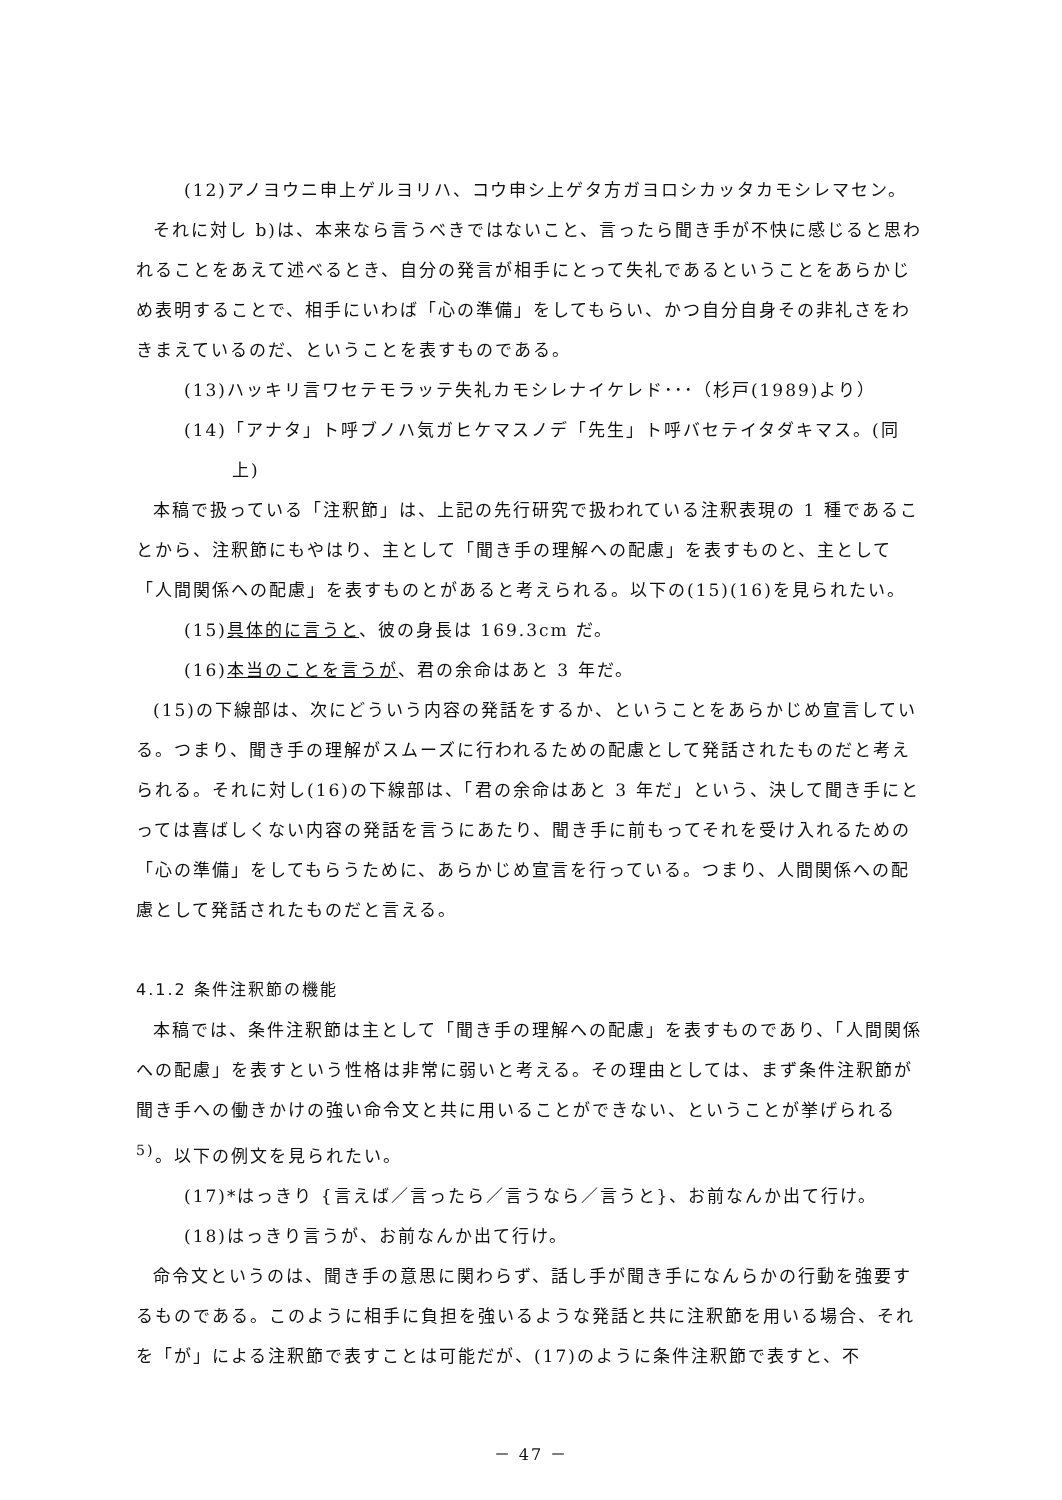(12)アノヨウニ申上ゲルヨリハ、コウ申シ上ゲタ方ガヨロシカッタカモシレマセン。
それに対し b)は、本来なら言うべきではないこと、言ったら聞き手が不快に感じると思われることをあえて述べるとき、自分の発言が相手にとって失礼であるということをあらかじめ表明することで、相手にいわば「心の準備」をしてもらい、かつ自分自身その非礼さをわきまえているのだ、ということを表すものである。
(13)ハッキリ言ワセテモラッテ失礼カモシレナイケレド･･･（杉戸(1989)より）
(14)「アナタ」ト呼ブノハ気ガヒケマスノデ「先生」ト呼バセテイタダキマス。(同
上)
本稿で扱っている「注釈節」は、上記の先行研究で扱われている注釈表現の 1 種であることから、注釈節にもやはり、主として「聞き手の理解への配慮」を表すものと、主として「人間関係への配慮」を表すものとがあると考えられる。以下の(15)(16)を見られたい。
(15)具体的に言うと、彼の身長は 169.3cm だ。
(16)本当のことを言うが、君の余命はあと 3 年だ。
(15)の下線部は、次にどういう内容の発話をするか、ということをあらかじめ宣言している。つまり、聞き手の理解がスムーズに行われるための配慮として発話されたものだと考えられる。それに対し(16)の下線部は、「君の余命はあと 3 年だ」という、決して聞き手にとっては喜ばしくない内容の発話を言うにあたり、聞き手に前もってそれを受け入れるための「心の準備」をしてもらうために、あらかじめ宣言を行っている。つまり、人間関係への配慮として発話されたものだと言える。
4.1.2 条件注釈節の機能
本稿では、条件注釈節は主として「聞き手の理解への配慮」を表すものであり、「人間関係への配慮」を表すという性格は非常に弱いと考える。その理由としては、まず条件注釈節が聞き手への働きかけの強い命令文と共に用いることができない、ということが挙げられる<sup>5)</sup>。以下の例文を見られたい。
(17)*はっきり {言えば／言ったら／言うなら／言うと}、お前なんか出て行け。
(18)はっきり言うが、お前なんか出て行け。
命令文というのは、聞き手の意思に関わらず、話し手が聞き手になんらかの行動を強要するものである。このように相手に負担を強いるような発話と共に注釈節を用いる場合、それを「が」による注釈節で表すことは可能だが、(17)のように条件注釈節で表すと、不
－ 47 －